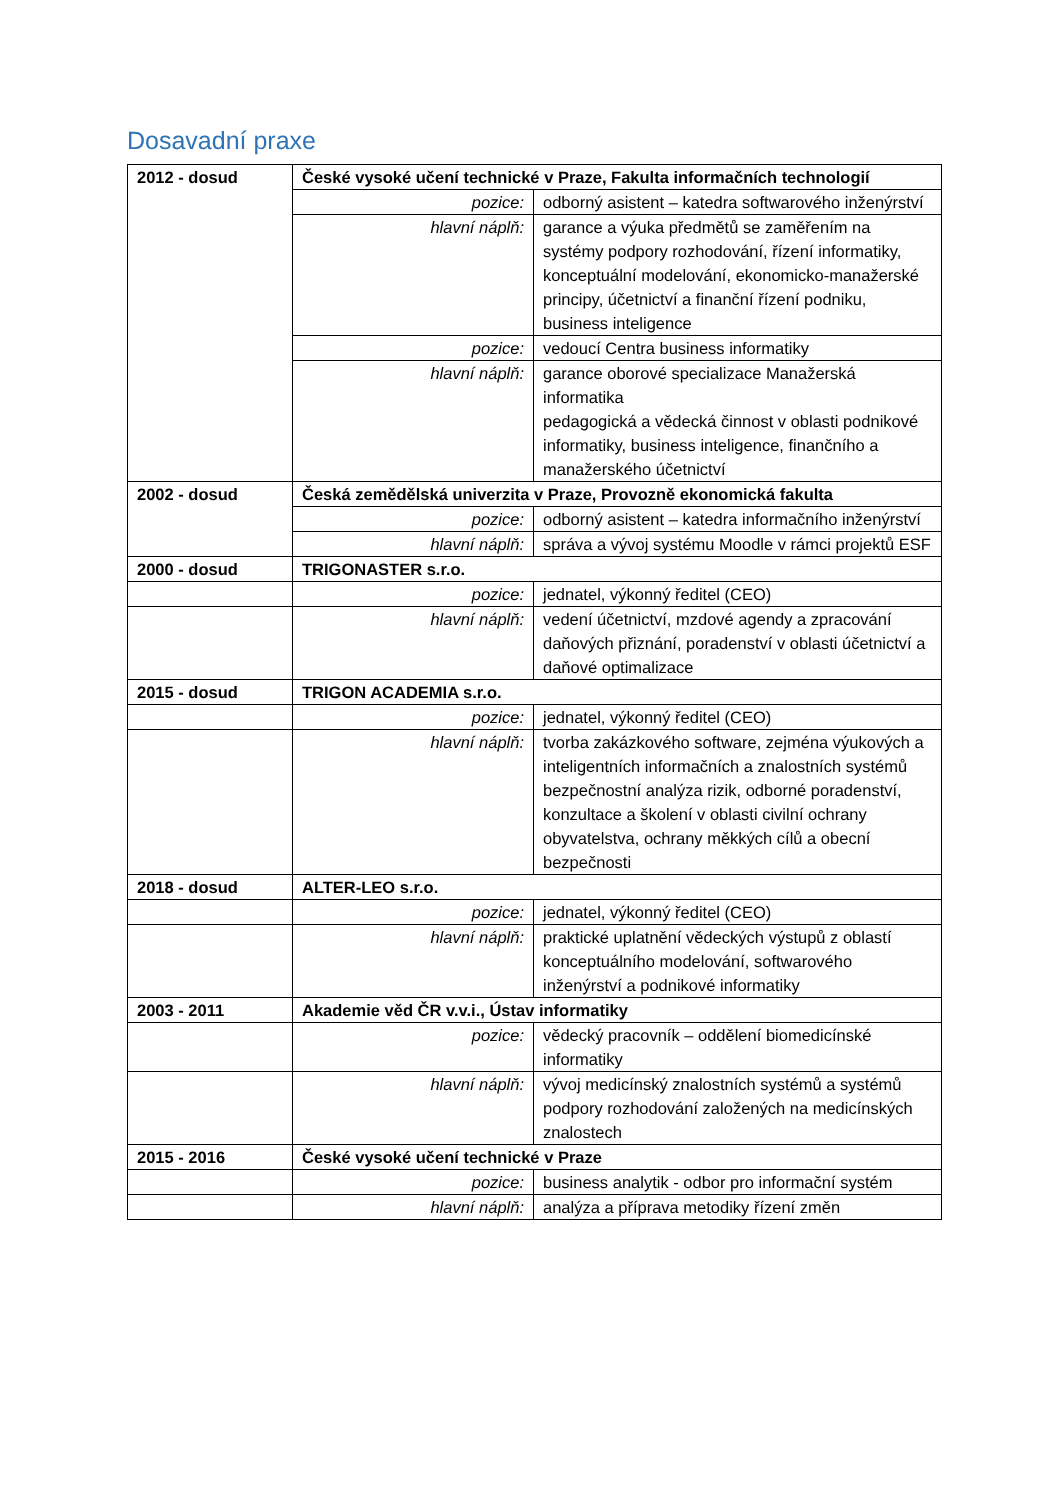Dosavadní praxe
| 2012 - dosud | České vysoké učení technické v Praze, Fakulta informačních technologií | |
| | pozice: | odborný asistent – katedra softwarového inženýrství |
| | hlavní náplň: | garance a výuka předmětů se zaměřením na systémy podpory rozhodování, řízení informatiky, konceptuální modelování, ekonomicko-manažerské principy, účetnictví a finanční řízení podniku, business inteligence |
| | pozice: | vedoucí Centra business informatiky |
| | hlavní náplň: | garance oborové specializace Manažerská informatika pedagogická a vědecká činnost v oblasti podnikové informatiky, business inteligence, finančního a manažerského účetnictví |
| 2002 - dosud | Česká zemědělská univerzita v Praze, Provozně ekonomická fakulta | |
| | pozice: | odborný asistent – katedra informačního inženýrství |
| | hlavní náplň: | správa a vývoj systému Moodle v rámci projektů ESF |
| 2000 - dosud | TRIGONASTER s.r.o. | |
| | pozice: | jednatel, výkonný ředitel (CEO) |
| | hlavní náplň: | vedení účetnictví, mzdové agendy a zpracování daňových přiznání, poradenství v oblasti účetnictví a daňové optimalizace |
| 2015 - dosud | TRIGON ACADEMIA s.r.o. | |
| | pozice: | jednatel, výkonný ředitel (CEO) |
| | hlavní náplň: | tvorba zakázkového software, zejména výukových a inteligentních informačních a znalostních systémů bezpečnostní analýza rizik, odborné poradenství, konzultace a školení v oblasti civilní ochrany obyvatelstva, ochrany měkkých cílů a obecní bezpečnosti |
| 2018 - dosud | ALTER-LEO s.r.o. | |
| | pozice: | jednatel, výkonný ředitel (CEO) |
| | hlavní náplň: | praktické uplatnění vědeckých výstupů z oblastí konceptuálního modelování, softwarového inženýrství a podnikové informatiky |
| 2003 - 2011 | Akademie věd ČR v.v.i., Ústav informatiky | |
| | pozice: | vědecký pracovník – oddělení biomedicínské informatiky |
| | hlavní náplň: | vývoj medicínský znalostních systémů a systémů podpory rozhodování založených na medicínských znalostech |
| 2015 - 2016 | České vysoké učení technické v Praze | |
| | pozice: | business analytik - odbor pro informační systém |
| | hlavní náplň: | analýza a příprava metodiky řízení změn |